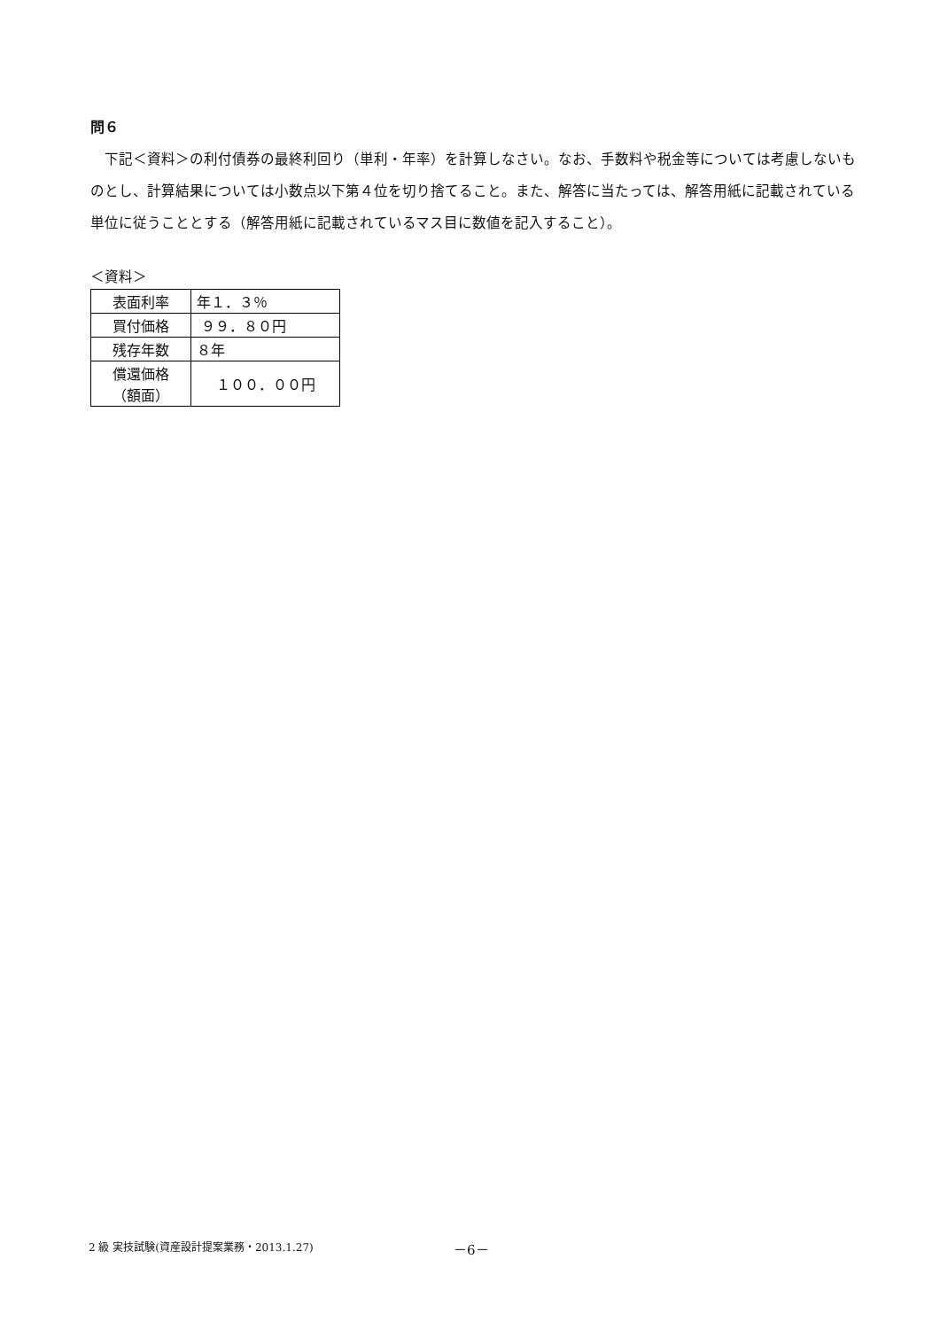問６
下記＜資料＞の利付債券の最終利回り（単利・年率）を計算しなさい。なお、手数料や税金等については考慮しないものとし、計算結果については小数点以下第４位を切り捨てること。また、解答に当たっては、解答用紙に記載されている単位に従うこととする（解答用紙に記載されているマス目に数値を記入すること）。
＜資料＞
| 表面利率 | 年１．３％ |
| 買付価格 | ９９．８０円 |
| 残存年数 | ８年 |
| 償還価格 （額面） | １００．００円 |
2 級 実技試験(資産設計提案業務・2013.1.27)
－6－